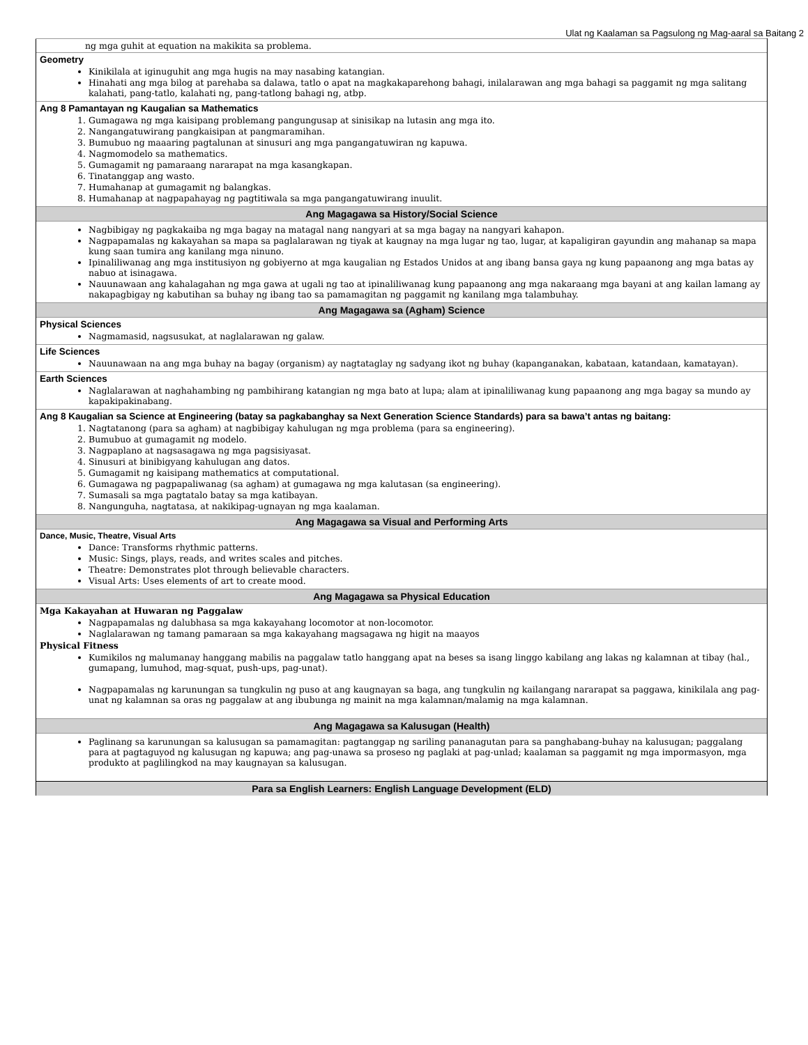Ulat ng Kaalaman sa Pagsulong ng Mag-aaral sa Baitang 2
| ng mga guhit at equation na makikita sa problema. |
| Geometry Kinikilala at iginuguhit ang mga hugis na may nasabing katangian. Hinahati ang mga bilog at parehaba sa dalawa, tatlo o apat na magkakaparehong bahagi, inilalarawan ang mga bahagi sa paggamit ng mga salitang kalahati, pang-tatlo, kalahati ng, pang-tatlong bahagi ng, atbp. |
| Ang 8 Pamantayan ng Kaugalian sa Mathematics 1. Gumagawa ng mga kaisipang problemang pangungusap at sinisikap na lutasin ang mga ito. 2. Nangangatuwirang pangkaisipan at pangmaramihan. 3. Bumubuo ng maaaring pagtalunan at sinusuri ang mga pangangatuwiran ng kapuwa. 4. Nagmomodelo sa mathematics. 5. Gumagamit ng pamaraang nararapat na mga kasangkapan. 6. Tinatanggap ang wasto. 7. Humahanap at gumagamit ng balangkas. 8. Humahanap at nagpapahayag ng pagtitiwala sa mga pangangatuwirang inuulit. |
| Ang Magagawa sa History/Social Science |
| Nagbibigay ng pagkakaiba ng mga bagay na matagal nang nangyari at sa mga bagay na nangyari kahapon. Nagpapamalas ng kakayahan sa mapa sa paglalarawan ng tiyak at kaugnay na mga lugar ng tao, lugar, at kapaligiran gayundin ang mahanap sa mapa kung saan tumira ang kanilang mga ninuno. Ipinaliliwanag ang mga institusiyon ng gobiyerno at mga kaugalian ng Estados Unidos at ang ibang bansa gaya ng kung papaanong ang mga batas ay nabuo at isinagawa. Nauunawaan ang kahalagahan ng mga gawa at ugali ng tao at ipinaliliwanag kung papaanong ang mga nakaraang mga bayani at ang kailan lamang ay nakapagbigay ng kabutihan sa buhay ng ibang tao sa pamamagitan ng paggamit ng kanilang mga talambuhay. |
| Ang Magagawa sa (Agham) Science |
| Physical Sciences Nagmamasid, nagsusukat, at naglalarawan ng galaw. |
| Life Sciences Nauunawaan na ang mga buhay na bagay (organism) ay nagtataglay ng sadyang ikot ng buhay (kapanganakan, kabataan, katandaan, kamatayan). |
| Earth Sciences Naglalarawan at naghahambing ng pambihirang katangian ng mga bato at lupa; alam at ipinaliliwanag kung papaanong ang mga bagay sa mundo ay kapakipakinabang. |
| Ang 8 Kaugalian sa Science at Engineering (batay sa pagkabanghay sa Next Generation Science Standards) para sa bawa’t antas ng baitang: 1. Nagtatanong (para sa agham) at nagbibigay kahulugan ng mga problema (para sa engineering). 2. Bumubuo at gumagamit ng modelo. 3. Nagpaplano at nagsasagawa ng mga pagsisiyasat. 4. Sinusuri at binibigyang kahulugan ang datos. 5. Gumagamit ng kaisipang mathematics at computational. 6. Gumagawa ng pagpapaliwanag (sa agham) at gumagawa ng mga kalutasan (sa engineering). 7. Sumasali sa mga pagtatalo batay sa mga katibayan. 8. Nangunguha, nagtatasa, at nakikipag-ugnayan ng mga kaalaman. |
| Ang Magagawa sa Visual and Performing Arts |
| Dance, Music, Theatre, Visual Arts Dance: Transforms rhythmic patterns. Music: Sings, plays, reads, and writes scales and pitches. Theatre: Demonstrates plot through believable characters. Visual Arts: Uses elements of art to create mood. |
| Ang Magagawa sa Physical Education |
| Mga Kakayahan at Huwaran ng Paggalaw Nagpapamalas ng dalubhasa sa mga kakayahang locomotor at non-locomotor. Naglalarawan ng tamang pamaraan sa mga kakayahang magsagawa ng higit na maayos Physical Fitness Kumikilos ng malumanay hanggang mabilis na paggalaw tatlo hanggang apat na beses sa isang linggo kabilang ang lakas ng kalamnan at tibay (hal., gumapang, lumuhod, mag-squat, push-ups, pag-unat). Nagpapamalas ng karunungan sa tungkulin ng puso at ang kaugnayan sa baga, ang tungkulin ng kailangang nararapat sa paggawa, kinikilala ang pag-unat ng kalamnan sa oras ng paggalaw at ang ibubunga ng mainit na mga kalamnan/malamig na mga kalamnan. |
| Ang Magagawa sa Kalusugan (Health) |
| Paglinang sa karunungan sa kalusugan sa pamamagitan: pagtanggap ng sariling pananagutan para sa panghabang-buhay na kalusugan; paggalang para at pagtaguyod ng kalusugan ng kapuwa; ang pag-unawa sa proseso ng paglaki at pag-unlad; kaalaman sa paggamit ng mga impormasyon, mga produkto at paglilingkod na may kaugnayan sa kalusugan. |
| Para sa English Learners: English Language Development (ELD) |